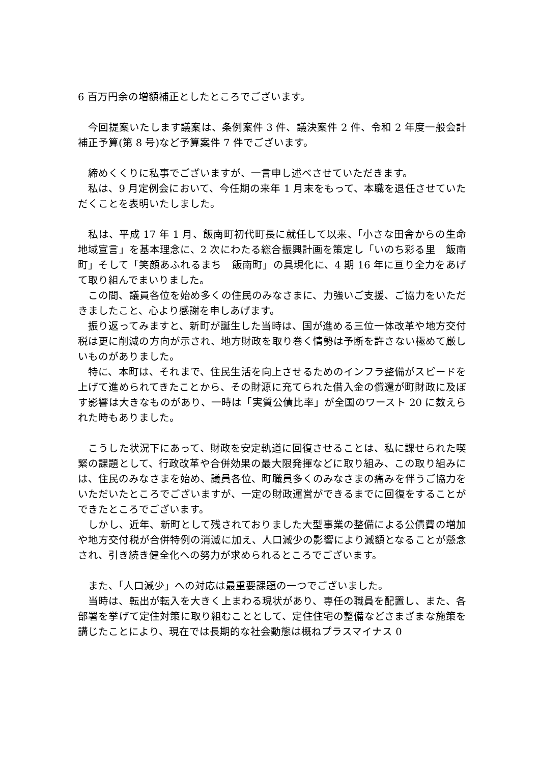6 百万円余の増額補正としたところでございます。
　今回提案いたします議案は、条例案件 3 件、議決案件 2 件、令和 2 年度一般会計補正予算(第 8 号)など予算案件 7 件でございます。
　締めくくりに私事でございますが、一言申し述べさせていただきます。
　私は、9 月定例会において、今任期の来年 1 月末をもって、本職を退任させていただくことを表明いたしました。
　私は、平成 17 年 1 月、飯南町初代町長に就任して以来、「小さな田舎からの生命地域宣言」を基本理念に、2 次にわたる総合振興計画を策定し「いのち彩る里　飯南町」そして「笑顔あふれるまち　飯南町」の具現化に、4 期 16 年に亘り全力をあげて取り組んでまいりました。
　この間、議員各位を始め多くの住民のみなさまに、力強いご支援、ご協力をいただきましたこと、心より感謝を申しあげます。
　振り返ってみますと、新町が誕生した当時は、国が進める三位一体改革や地方交付税は更に削減の方向が示され、地方財政を取り巻く情勢は予断を許さない極めて厳しいものがありました。
　特に、本町は、それまで、住民生活を向上させるためのインフラ整備がスピードを上げて進められてきたことから、その財源に充てられた借入金の償還が町財政に及ぼす影響は大きなものがあり、一時は「実質公債比率」が全国のワースト 20 に数えられた時もありました。
　こうした状況下にあって、財政を安定軌道に回復させることは、私に課せられた喫緊の課題として、行政改革や合併効果の最大限発揮などに取り組み、この取り組みには、住民のみなさまを始め、議員各位、町職員多くのみなさまの痛みを伴うご協力をいただいたところでございますが、一定の財政運営ができるまでに回復をすることができたところでございます。
　しかし、近年、新町として残されておりました大型事業の整備による公債費の増加や地方交付税が合併特例の消滅に加え、人口減少の影響により減額となることが懸念され、引き続き健全化への努力が求められるところでございます。
　また、「人口減少」への対応は最重要課題の一つでございました。
　当時は、転出が転入を大きく上まわる現状があり、専任の職員を配置し、また、各部署を挙げて定住対策に取り組むこととして、定住住宅の整備などさまざまな施策を講じたことにより、現在では長期的な社会動態は概ねプラスマイナス 0